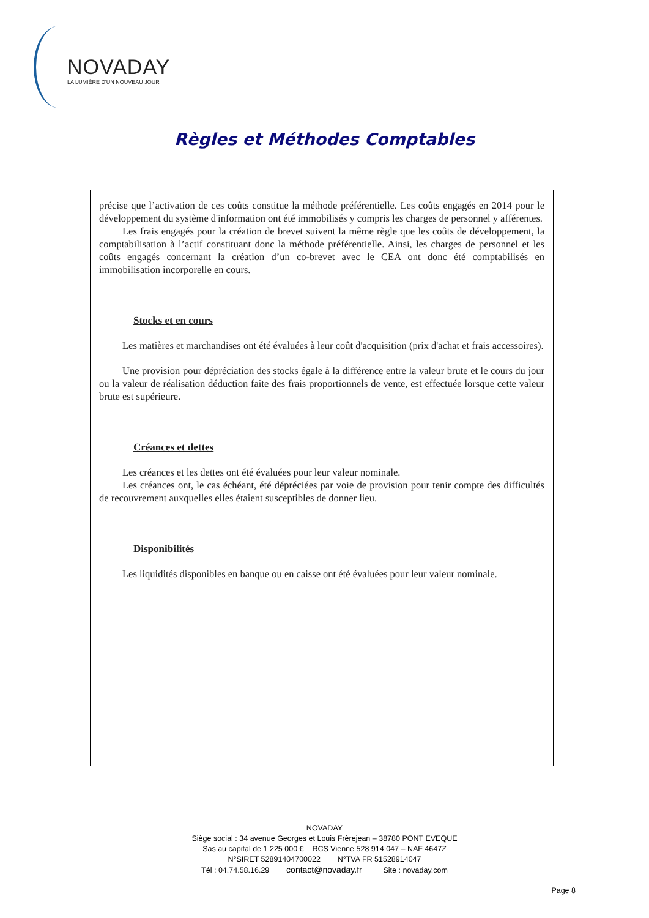NOVADAY
LA LUMIÈRE D'UN NOUVEAU JOUR
Règles et Méthodes Comptables
précise que l’activation de ces coûts constitue la méthode préférentielle. Les coûts engagés en 2014 pour le développement du système d'information ont été immobilisés y compris les charges de personnel y afférentes.
Les frais engagés pour la création de brevet suivent la même règle que les coûts de développement, la comptabilisation à l’actif constituant donc la méthode préférentielle. Ainsi, les charges de personnel et les coûts engagés concernant la création d’un co-brevet avec le CEA ont donc été comptabilisés en immobilisation incorporelle en cours.
Stocks et en cours
Les matières et marchandises ont été évaluées à leur coût d'acquisition (prix d'achat et frais accessoires).
Une provision pour dépréciation des stocks égale à la différence entre la valeur brute et le cours du jour ou la valeur de réalisation déduction faite des frais proportionnels de vente, est effectuée lorsque cette valeur brute est supérieure.
Créances et dettes
Les créances et les dettes ont été évaluées pour leur valeur nominale.
Les créances ont, le cas échéant, été dépréciées par voie de provision pour tenir compte des difficultés de recouvrement auxquelles elles étaient susceptibles de donner lieu.
Disponibilités
Les liquidités disponibles en banque ou en caisse ont été évaluées pour leur valeur nominale.
NOVADAY
Siège social : 34 avenue Georges et Louis Frèrejean – 38780 PONT EVEQUE
Sas au capital de 1 225 000 € RCS Vienne 528 914 047 – NAF 4647Z
N°SIRET 52891404700022 N°TVA FR 51528914047
Tél : 04.74.58.16.29 contact@novaday.fr Site : novaday.com
Page 8